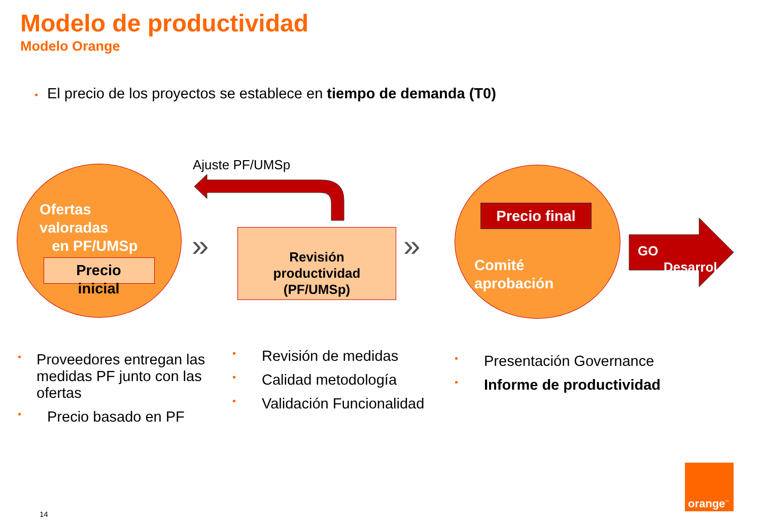Modelo de productividad
Modelo Orange
• El precio de los proyectos se establece en tiempo de demanda (T0)
Ofertas
valoradas
en PF/UMSp
Precio
inicial
Ajuste PF/UMSp
» »
Revisión
productividad
(PF/UMSp)
Precio final
Comité
aprobación
GO
Desarrol
• Proveedores entregan las medidas PF junto con las ofertas
• Precio basado en PF
• Revisión de medidas
• Calidad metodología
• Validación Funcionalidad
• Presentación Governance
• Informe de productividad
14
orange<sup>™</sup>